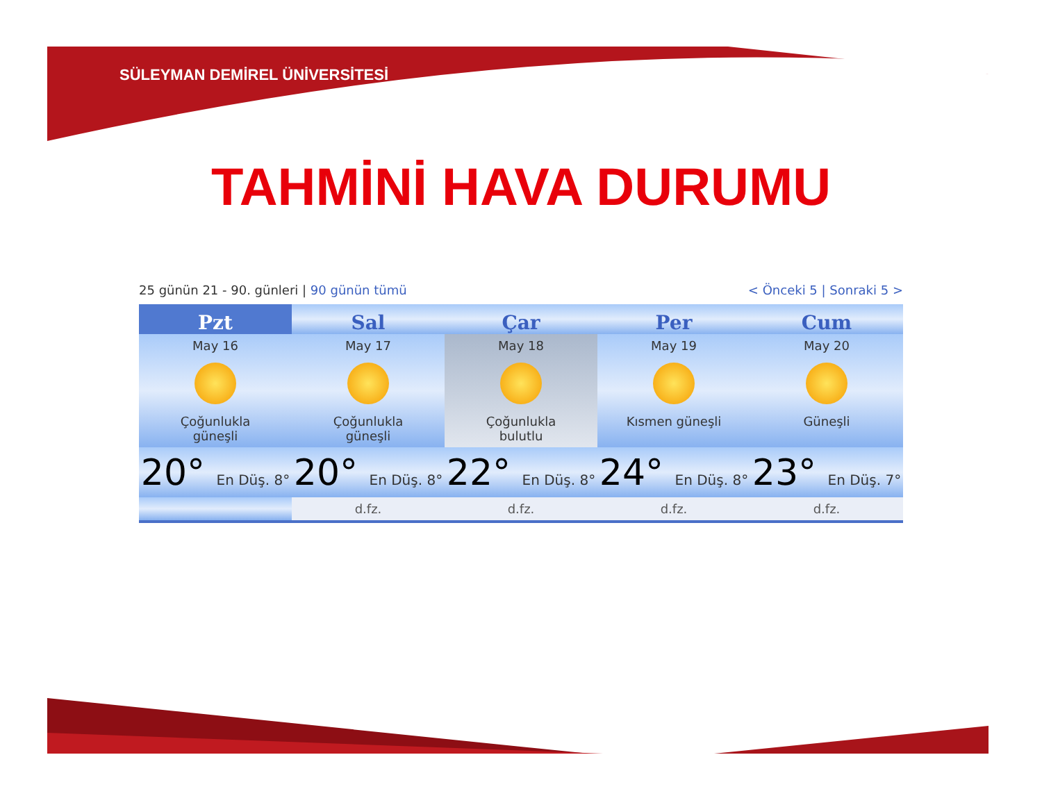SÜLEYMAN DEMİREL ÜNİVERSİTESİ
TAHMİNİ HAVA DURUMU
25 günün 21 - 90. günleri | 90 günün tümü < Önceki 5 | Sonraki 5 >
| Pzt | Sal | Çar | Per | Cum |
| --- | --- | --- | --- | --- |
| May 16 Çoğunlukla güneşli | May 17 Çoğunlukla güneşli | May 18 Çoğunlukla bulutlu | May 19 Kısmen güneşli | May 20 Güneşli |
| 20° En Düş. 8° | 20° En Düş. 8° | 22° En Düş. 8° | 24° En Düş. 8° | 23° En Düş. 7° |
| | d.fz. | d.fz. | d.fz. | d.fz. |